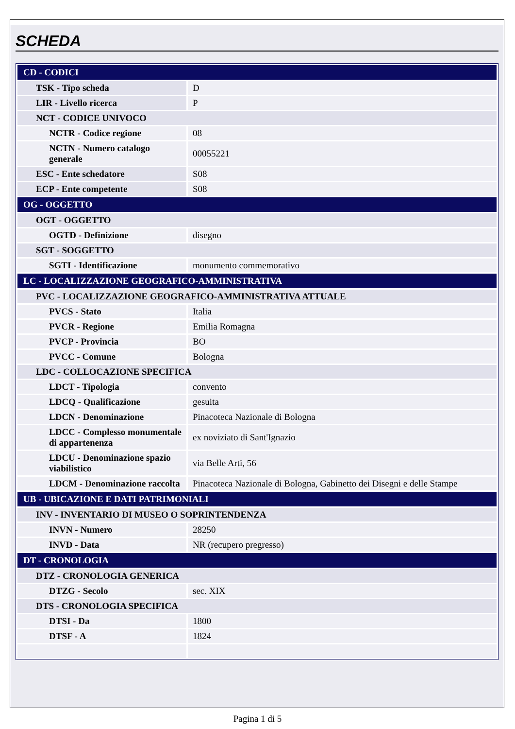SCHEDA
| CD - CODICI | |
| TSK - Tipo scheda | D |
| LIR - Livello ricerca | P |
| NCT - CODICE UNIVOCO | |
| NCTR - Codice regione | 08 |
| NCTN - Numero catalogo generale | 00055221 |
| ESC - Ente schedatore | S08 |
| ECP - Ente competente | S08 |
| OG - OGGETTO | |
| OGT - OGGETTO | |
| OGTD - Definizione | disegno |
| SGT - SOGGETTO | |
| SGTI - Identificazione | monumento commemorativo |
| LC - LOCALIZZAZIONE GEOGRAFICO-AMMINISTRATIVA | |
| PVC - LOCALIZZAZIONE GEOGRAFICO-AMMINISTRATIVA ATTUALE | |
| PVCS - Stato | Italia |
| PVCR - Regione | Emilia Romagna |
| PVCP - Provincia | BO |
| PVCC - Comune | Bologna |
| LDC - COLLOCAZIONE SPECIFICA | |
| LDCT - Tipologia | convento |
| LDCQ - Qualificazione | gesuita |
| LDCN - Denominazione | Pinacoteca Nazionale di Bologna |
| LDCC - Complesso monumentale di appartenenza | ex noviziato di Sant'Ignazio |
| LDCU - Denominazione spazio viabilistico | via Belle Arti, 56 |
| LDCM - Denominazione raccolta | Pinacoteca Nazionale di Bologna, Gabinetto dei Disegni e delle Stampe |
| UB - UBICAZIONE E DATI PATRIMONIALI | |
| INV - INVENTARIO DI MUSEO O SOPRINTENDENZA | |
| INVN - Numero | 28250 |
| INVD - Data | NR (recupero pregresso) |
| DT - CRONOLOGIA | |
| DTZ - CRONOLOGIA GENERICA | |
| DTZG - Secolo | sec. XIX |
| DTS - CRONOLOGIA SPECIFICA | |
| DTSI - Da | 1800 |
| DTSF - A | 1824 |
Pagina 1 di 5